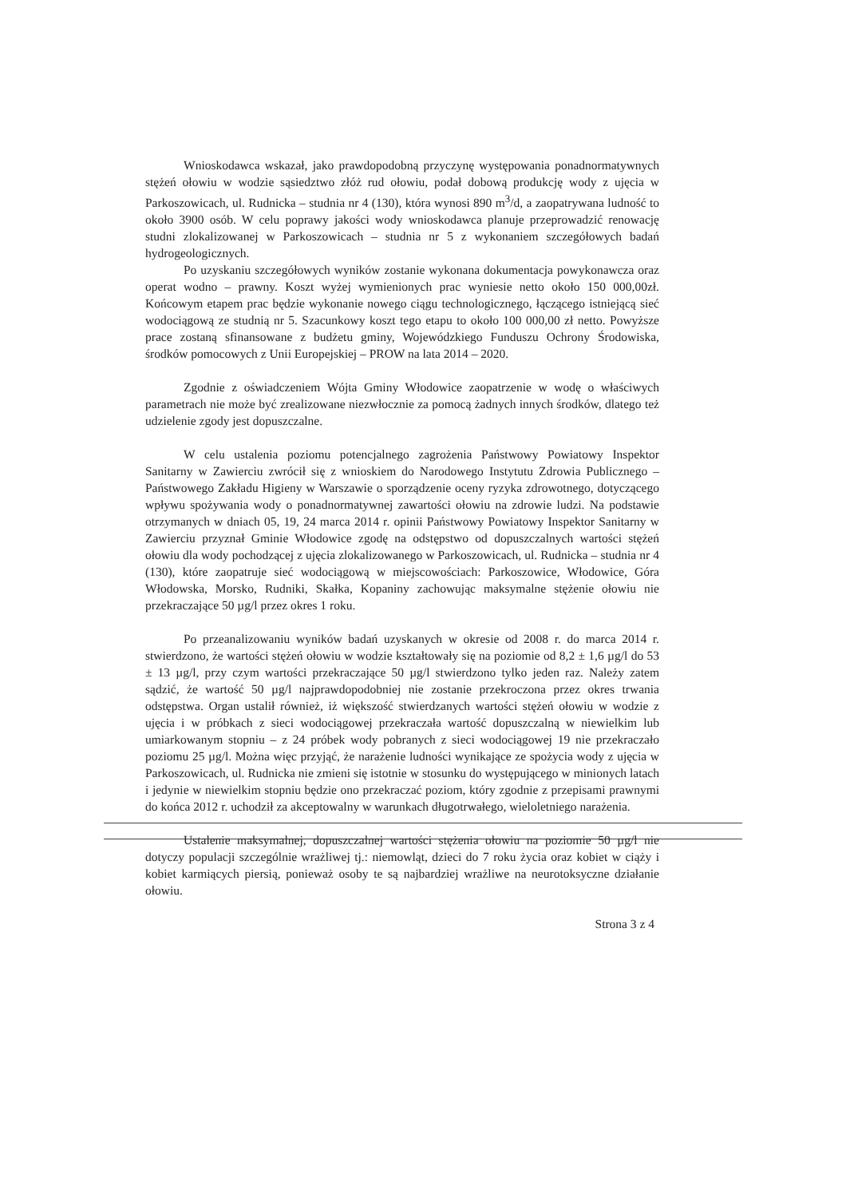Wnioskodawca wskazał, jako prawdopodobną przyczynę występowania ponadnormatywnych stężeń ołowiu w wodzie sąsiedztwo złóż rud ołowiu, podał dobową produkcję wody z ujęcia w Parkoszowicach, ul. Rudnicka – studnia nr 4 (130), która wynosi 890 m<sup>3</sup>/d, a zaopatrywana ludność to około 3900 osób. W celu poprawy jakości wody wnioskodawca planuje przeprowadzić renowację studni zlokalizowanej w Parkoszowicach – studnia nr 5 z wykonaniem szczegółowych badań hydrogeologicznych.
Po uzyskaniu szczegółowych wyników zostanie wykonana dokumentacja powykonawcza oraz operat wodno – prawny. Koszt wyżej wymienionych prac wyniesie netto około 150 000,00zł. Końcowym etapem prac będzie wykonanie nowego ciągu technologicznego, łączącego istniejącą sieć wodociągową ze studnią nr 5. Szacunkowy koszt tego etapu to około 100 000,00 zł netto. Powyższe prace zostaną sfinansowane z budżetu gminy, Wojewódzkiego Funduszu Ochrony Środowiska, środków pomocowych z Unii Europejskiej – PROW na lata 2014 – 2020.
Zgodnie z oświadczeniem Wójta Gminy Włodowice zaopatrzenie w wodę o właściwych parametrach nie może być zrealizowane niezwłocznie za pomocą żadnych innych środków, dlatego też udzielenie zgody jest dopuszczalne.
W celu ustalenia poziomu potencjalnego zagrożenia Państwowy Powiatowy Inspektor Sanitarny w Zawierciu zwrócił się z wnioskiem do Narodowego Instytutu Zdrowia Publicznego – Państwowego Zakładu Higieny w Warszawie o sporządzenie oceny ryzyka zdrowotnego, dotyczącego wpływu spożywania wody o ponadnormatywnej zawartości ołowiu na zdrowie ludzi. Na podstawie otrzymanych w dniach 05, 19, 24 marca 2014 r. opinii Państwowy Powiatowy Inspektor Sanitarny w Zawierciu przyznał Gminie Włodowice zgodę na odstępstwo od dopuszczalnych wartości stężeń ołowiu dla wody pochodzącej z ujęcia zlokalizowanego w Parkoszowicach, ul. Rudnicka – studnia nr 4 (130), które zaopatruje sieć wodociągową w miejscowościach: Parkoszowice, Włodowice, Góra Włodowska, Morsko, Rudniki, Skałka, Kopaniny zachowując maksymalne stężenie ołowiu nie przekraczające 50 µg/l przez okres 1 roku.
Po przeanalizowaniu wyników badań uzyskanych w okresie od 2008 r. do marca 2014 r. stwierdzono, że wartości stężeń ołowiu w wodzie kształtowały się na poziomie od 8,2 ± 1,6 µg/l do 53 ± 13 µg/l, przy czym wartości przekraczające 50 µg/l stwierdzono tylko jeden raz. Należy zatem sądzić, że wartość 50 µg/l najprawdopodobniej nie zostanie przekroczona przez okres trwania odstępstwa. Organ ustalił również, iż większość stwierdzanych wartości stężeń ołowiu w wodzie z ujęcia i w próbkach z sieci wodociągowej przekraczała wartość dopuszczalną w niewielkim lub umiarkowanym stopniu – z 24 próbek wody pobranych z sieci wodociągowej 19 nie przekraczało poziomu 25 µg/l. Można więc przyjąć, że narażenie ludności wynikające ze spożycia wody z ujęcia w Parkoszowicach, ul. Rudnicka nie zmieni się istotnie w stosunku do występującego w minionych latach i jedynie w niewielkim stopniu będzie ono przekraczać poziom, który zgodnie z przepisami prawnymi do końca 2012 r. uchodził za akceptowalny w warunkach długotrwałego, wieloletniego narażenia.
Ustalenie maksymalnej, dopuszczalnej wartości stężenia ołowiu na poziomie 50 µg/l nie dotyczy populacji szczególnie wrażliwej tj.: niemowląt, dzieci do 7 roku życia oraz kobiet w ciąży i kobiet karmiących piersią, ponieważ osoby te są najbardziej wrażliwe na neurotoksyczne działanie ołowiu.
Strona 3 z 4